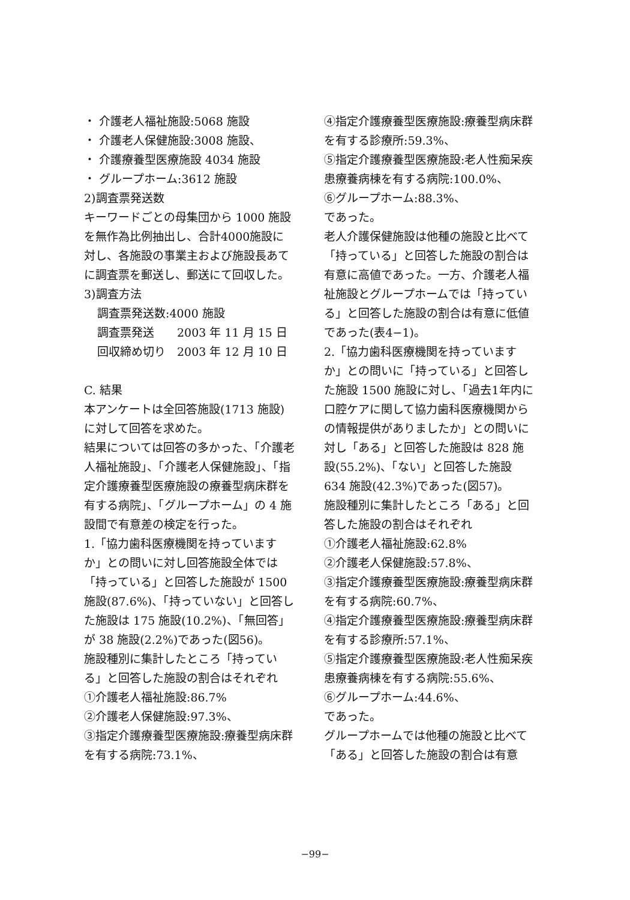・ 介護老人福祉施設:5068 施設
・ 介護老人保健施設:3008 施設、
・ 介護療養型医療施設 4034 施設
・ グループホーム:3612 施設
2)調査票発送数
キーワードごとの母集団から 1000 施設を無作為比例抽出し、合計4000施設に対し、各施設の事業主および施設長あてに調査票を郵送し、郵送にて回収した。
3)調査方法
調査票発送数:4000 施設
調査票発送　　2003 年 11 月 15 日
回収締め切り　2003 年 12 月 10 日
C. 結果
本アンケートは全回答施設(1713 施設)に対して回答を求めた。
結果については回答の多かった、「介護老人福祉施設」、「介護老人保健施設」、「指定介護療養型医療施設の療養型病床群を有する病院」、「グループホーム」の 4 施設間で有意差の検定を行った。
1.「協力歯科医療機関を持っていますか」との問いに対し回答施設全体では「持っている」と回答した施設が 1500 施設(87.6%)、「持っていない」と回答した施設は 175 施設(10.2%)、「無回答」が 38 施設(2.2%)であった(図56)。
施設種別に集計したところ「持っている」と回答した施設の割合はそれぞれ
①介護老人福祉施設:86.7%
②介護老人保健施設:97.3%、
③指定介護療養型医療施設:療養型病床群を有する病院:73.1%、
④指定介護療養型医療施設:療養型病床群を有する診療所:59.3%、
⑤指定介護療養型医療施設:老人性痴呆疾患療養病棟を有する病院:100.0%、
⑥グループホーム:88.3%、
であった。
老人介護保健施設は他種の施設と比べて「持っている」と回答した施設の割合は有意に高値であった。一方、介護老人福祉施設とグループホームでは「持っている」と回答した施設の割合は有意に低値であった(表4−1)。
2.「協力歯科医療機関を持っていますか」との問いに「持っている」と回答した施設 1500 施設に対し、「過去1年内に口腔ケアに関して協力歯科医療機関からの情報提供がありましたか」との問いに対し「ある」と回答した施設は 828 施設(55.2%)、「ない」と回答した施設 634 施設(42.3%)であった(図57)。
施設種別に集計したところ「ある」と回答した施設の割合はそれぞれ
①介護老人福祉施設:62.8%
②介護老人保健施設:57.8%、
③指定介護療養型医療施設:療養型病床群を有する病院:60.7%、
④指定介護療養型医療施設:療養型病床群を有する診療所:57.1%、
⑤指定介護療養型医療施設:老人性痴呆疾患療養病棟を有する病院:55.6%、
⑥グループホーム:44.6%、
であった。
グループホームでは他種の施設と比べて「ある」と回答した施設の割合は有意
−99−